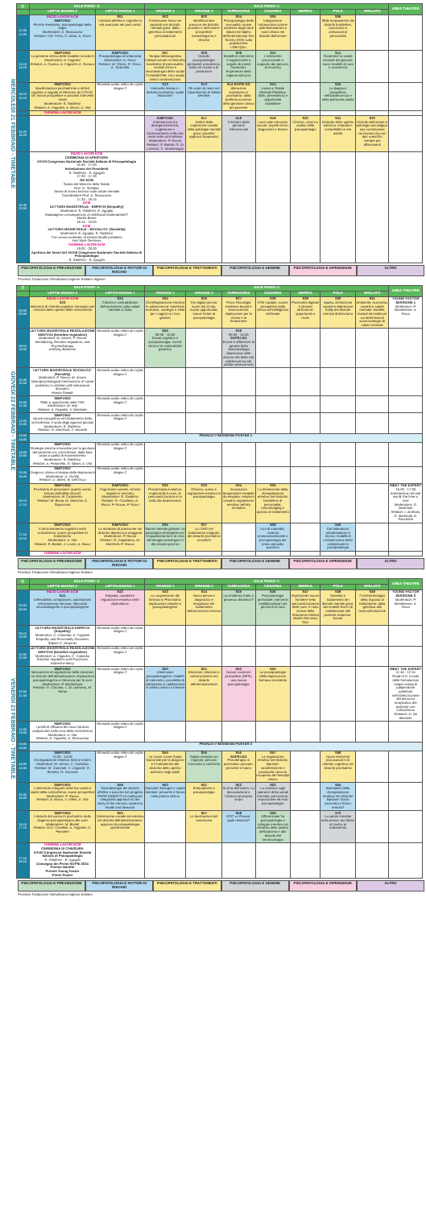MERCOLEDÌ 21 FEBBRAIO - TIMETABLE
| ◷ | SALE PIANO -2 | | SALE PIANO -1 | | | | | | | AREA THEATRE |
| --- | --- | --- | --- | --- | --- | --- | --- | --- | --- | --- |
| | LEPTIS MAGNA 2 | LEPTIS MAGNA 1 | ORANGE 1 | ORANGE 2 | TARRAGONA | CESAREA | MERIDA | POLA | SPALATO | |
| 12.05 13.05 | INIZIO LAVORI ECM SIMPOSIO Perché mentiamo, psicopatologia della bugia Moderatore: A. Siracusano Relatori: F.M. Ferro, C. Niolu, A. Rossi | S01 I disturbi affettivi e cognitivi in età avanzata nel post-covid | S02 Il benessere fisico nei pazienti con disturbi mentali gravi: dalla genetica ai trattamenti personalizzati | S03 Identificazione precoce dei disturbi psicotici e dell'umore: prospettive metodologiche e cliniche | S04 Psicopatologia della sessualità: nuove evidenze dagli studi italiani ed inglesi dell'International Sex Survey (ISS) sulla popolazione LGBTQIA+ | S05 Integrazione nutraceutica azione antinfiammatoria e ruolo clinico nei disturbi dell'umore | | S06 Sfide terapeutiche dei disturbi borderline, narcisistici e antisociali di personalità | | |
| 13.10 14.10 | SIMPOSIO La gestione clinica delle malattie resistenti Moderatore: A. Fagiolini Relatori: A. Cuomo, A. Fagiolini, A. Goracci | SIMPOSIO Psicopatologia ed urbanicità Moderatore: A. Rossi Relatori: M. Clerici, R. Rossi, A. Tortorella | S07 Terapia Metacognitiva Interpersonale nel disturbo borderline di personalità: risultati clinici e neurobiologici dello studio CLIMAMITHE. Uno studio clinico randomizzato | S08 Disturbi psicopatologici perinatali: prevalenza, fattori di rischio e di protezione | S09 Modelli di intervento e organizzativi a seguito di eventi traumatici. Esperienze della regione Abruzzo | S10 L'intervento psicosociale a supporto dei percorsi di recovery | | S11 Sostenere la salute mentale dei giovani: nuovi modelli di cura e assistenza | | |
| 14.15 15.15 | SIMPOSIO Manifestazioni psichiatriche e deficit cognitivi a seguito di infezione da COVID-19: nuove prospettive e possibili interventi mirati Moderatore: S. Galderisi Relatori: A. Fagiolini, A. Mucci, A. Vita | Rimando audio-video da Leptis Magna 2 | S12 Immunità innata e i disturbi psichiatrici: quale relazione? | S13 Gli autori di reato nel Dipartimento di Salute Mentale | S14 SOPSI GG Alterazioni sistemiche in psichiatria: dalla periferia al centro della gestione clinica del paziente | S15 Lavoro e Salute Mentale Pubblica: diritti, prevedenza e opportunità riabilitative | | S16 La diagnosi prospettica nell'adolescenza e nella prima età adulta | | |
| | TERMINE LAVORI ECM | | | | | | | | | |
| 15.20 16.20 | | | SIMPOSIO Interrelazioni tra disorganizzazione, cognizione e funzionamento nella vita reale nella schizofrenia Moderatore: P. Rocca Relatori: S. Barlati, G. Di Lorenzo, C. Montemagni | S17 Deficit della cognizione sociale nelle patologie mentali gravi: possibili approcci terapeutici | S18 Il mistero delle persone intersessuali | S19 Luce sulle emozioni oscure: aspetti clinici, diagnostici e forensi | S20 Cinema, visioni e analisi della psicopatologia | S21 Disturbo dello spettro autistico: empatia e comorbidità in età adulta | S22 Disturbi dell'umore e patologia oncologica: una correlazione conosciuta ma con dati scientifici sempre più affascinanti | |
| 16.30 20.00 | INIZIO LAVORI ECM CERIMONIA DI APERTURA XXVIII Congresso Nazionale Società Italiana di Psicopatologia 16.30 - 17.00 Introduzione dei Presidenti S. Galderisi - E. Aguglia 17.00 - 17.30 NO ECM Saluto del Ministro della Salute Prof. O. Schillaci Tavolo di lavoro tecnico sulla salute mentale Coordinatore Prof. A. Siracusano 17.30 - 18.15 ECM LETTURA MAGISTRALE - EMPATIA (Empathy) Moderatori: S. Galderisi, E. Aguglia Maladaptive consequences of childhood maltreatment? Martin Brüne 18.15 - 19.00 ECM LETTURA MAGISTRALE - SOCIALITA' (Sociality) Moderatori: E. Aguglia, S. Galderisi The social correlates of mental health problems Inez Myin-Germeys TERMINE LAVORI ECM 19.00 - 20.00 Apertura dei lavori del XXVIII Congresso Nazionale Società Italiana di Psicopatologia S. Galderisi - E. Aguglia | | | | | | | | | |
PSICOPATOLOGIA E PREVENZIONE PSICOPATOLOGIA E FATTORI DI RISCHIO
PSICOPATOLOGIA E TRATTAMENTI PSICOPATOLOGIA E GENERE PSICOPATOLOGIA E DIPENDENZE ALTRO
Prevista Traduzione Simultanea Inglese-Italiano-Inglese
GIOVEDÌ 22 FEBBRAIO - TIMETABLE
| ◷ | SALE PIANO -2 | | SALE PIANO -1 | | | | | | | AREA THEATRE |
| --- | --- | --- | --- | --- | --- | --- | --- | --- | --- | --- |
| | LEPTIS MAGNA 2 | LEPTIS MAGNA 1 | ORANGE 1 | ORANGE 2 | TARRAGONA | CESAREA | MERIDA | POLA | SPALATO | |
| 08.00 09.00 | INIZIO LAVORI ECM S23 Interventi di rimedio cognitivo innovativi per i disturbi dello spettro della schizofrenia | S24 Criticità e contraddizioni dell'assistenza sulla salute mentale in Italia | S25 (Dis)Regolazione emotiva in adolescenza: traiettorie evolutive, strategie e sfide per i ragazzi e i loro genitori | S26 The digital person: nuovi stili di vita, nuove opportunità, nuove forme di psicopatologia | S27 Psico-Oncologia evidence based e neuroscienze: implicazioni per la clinica e la formazione | S28 ESK-Update: nuove prospettive dalla clinica all'Intelligenza Artificiale | S29 Psichiatria digitale e disturbi dell'umore: opportunità e rischi | S30 Apatia, disfunzione sociale e depressive frailty dei disturbi mentali dell'anziano | S31 Ambiente, economia, società e salute mentale. Modelli, metodi ed evidenze sui determinanti socio-ecologici di salute mentale | YOUNG FACTOR SESSIONE 1 Moderatori: P. Monteleone, A. Rossi |
| 09.15 10.00 | LETTURA MAGISTRALE REGOLAZIONE EMOTIVA (Emotion regulation) Moderatori: M. Amore, P. Rocca Mentalizing, Emotion regulation, and Psychotherapy Anthony Bateman | Rimando audio-video da Leptis Magna 2 | S66 09.00 - 10.00 Social cognition e psicopatologia: risvolti clinici e di vulnerabilità genetica | | S38 09.00 - 10.00 SOPSI GG Esordi e differenze di genere della sintomatologia depressiva nelle diverse età della vita (adolescenza-età adulta-senescenza) | | | | | |
| 10.05 10.50 | LETTURA MAGISTRALE SOCIALITA' (Sociality) Moderatori: P. Rocca, M. Amore Neuropsychological mechanisms of social problems in children with behavioral disorders Hanna Swaab | Rimando audio-video da Leptis Magna 2 | | | | | | | | |
| 10.55 11.55 | SIMPOSIO Sfide e opportunità nella TRD Moderatore: M. Maj Relatori: A. Fagiolini, V. Martiadis | Rimando audio-video da Leptis Magna 2 | | | | | | | | |
| 12.00 13.00 | SIMPOSIO Nuove prospettive nel trattamento della schizofrenia: il ruolo degli agonisti parziali Moderatore: S. Galderisi Relatori: G. Martinotti, F. Nicoletti | Rimando audio-video da Leptis Magna 2 | | | | | | | | |
| 13.00 14.00 | PRANZO // SESSIONE POSTER 1 | | | | | | | | | |
| 14.00 15.00 | SIMPOSIO Strategie cliniche innovative per la gestione del paziente con schizofrenia: dalla fase acuta a quella di mantenimento Moderatore: S. Galderisi Relatori: A. Panariello, G. Spina, A. Vita | Rimando audio-video da Leptis Magna 2 | | | | | | | | |
| 15.05 16.05 | SIMPOSIO Diagnosi, clinica e terapia delle depressioni Moderatore: A. Fiorillo Relatori: U. Albert, B. Dell'Osso | Rimando audio-video da Leptis Magna 2 | | | | | | | | |
| 16.10 17.10 | SIMPOSIO Psichiatria di precisione: quanto siamo lontani dall'utilità clinica? Moderatore: B. Carpiniello Relatori: M. Bosia, M. Manchia, A. Squassina | SIMPOSIO Cognizione sociale, sintomi negativi e recovery Moderatore: S. Galderisi Relatori: R. Cavallaro, A. Mucci, P. Rocca, P. Rucci | S32 Psicoterapia evolutiva: esplorando il caos, la personalizzazione e la lotta alla depressione | S33 Orexina, sonno e regolazione emotiva in psicopatologia | S34 Innovazioni terapeutiche mediate da empatia, relazioni sociali e regolazione emotiva nell'età evolutiva | S35 La dimensione della disregolazione emotiva nel disturbo borderline di personalità: neuroimaging e opzioni di trattamento | | | | MEET THE EXPERT 16.00 - 17.00 Esketamina nel real world: the time is now Moderatore: G. Martinotti Relatori: I. Andriola, G. Martinotti, E. Paschetta |
| 17.15 18.15 | SIMPOSIO Il funzionamento cognitivo nella schizofrenia: nuove prospettive di trattamento Moderatore: A. Vita Relatori: S. Barlati, J. Lisoni, A. Mucci | SIMPOSIO La medicina di precisione nel disturbo depressivo maggiore Moderatore: P. Rocca Relatori: G. Cappelano, M. Manfredi, P. Rocca | S36 Salute mentale globale: un paradigma emergente per l'inquadramento e la cura del disagio psicologico e dei disturbi psichici | S37 La rTMS nel trattamento integrato dei disturbi psichiatrici resistenti | | S39 Uso di cannabis, sistema endocannabinoide e psicopatologia del primo episodio psicotico | | S40 Dal laboratorio all'ambulatorio e ritorno: modelli di comprensione della complessità in psicopatologia | | |
| | TERMINE LAVORI ECM | | | | | | | | | |
PSICOPATOLOGIA E PREVENZIONE PSICOPATOLOGIA E FATTORI DI RISCHIO
PSICOPATOLOGIA E TRATTAMENTI PSICOPATOLOGIA E GENERE PSICOPATOLOGIA E DIPENDENZE ALTRO
Prevista Traduzione Simultanea Inglese-Italiano
VENERDÌ 23 FEBBRAIO - TIMETABLE
| ◷ | SALE PIANO -2 | | SALE PIANO -1 | | | | | | | AREA THEATRE |
| --- | --- | --- | --- | --- | --- | --- | --- | --- | --- | --- |
| | LEPTIS MAGNA 2 | LEPTIS MAGNA 1 | ORANGE 1 | ORANGE 2 | TARRAGONA | CESAREA | MERIDA | POLA | SPALATO | |
| 08.00 09.00 | INIZIO LAVORI ECM S41 Inflessibilità, compulsioni, automatismi nell'anoressia nervosa: riflessioni neurobiologiche e psicopatologiche | S42 Empatia, socialità e regolazione emotiva nelle dipendenze | S43 La sospensione dei farmaci in Psichiatria: implicazioni cliniche e psicopatologiche | S44 Nuovi percorsi diagnostici e terapeutici nel trattamento dell'anoressia nervosa | S45 La resilienza tratto o processo dinamico? | S46 Psicopatologia perinatale: interventi multidisciplinari nel percorso di cura | S47 Esplorando nuove frontiere nella personalizzazione delle cure: il ruolo chiave dello Strumento Mental Health Recovery Star | S48 Socialità e trattamento dei disturbi mentali gravi: dai modelli teorici di riabilitazione alle pratiche evidence-based | S49 Correlati biologici della risposta al trattamento: dalla genetica alla neurostimolazione | YOUNG FACTOR SESSIONE 2 Moderatori: P. Monteleone, A. Rossi |
| 09.15 10.00 | LETTURA MAGISTRALE EMPATIA (Empathy) Moderatori: C. Colombo, A. Fagiolini Empathy and Personality Disorders Sabine C. Herpertz | Rimando audio-video da Leptis Magna 2 | | | | | | | | |
| 10.05 10.50 | LETTURA MAGISTRALE REGOLAZIONE EMOTIVA (Emotion regulation) Moderatori: A. Fagiolini, C. Colombo Emotion regulation and Psychosis Katherine Berry | Rimando audio-video da Leptis Magna 2 | | | | | | | | |
| 10.55 11.55 | SIMPOSIO Meccanismi di regolazione delle emozioni nei disturbi dell'alimentazione: implicazioni psicopatologiche e rilevanza per le cure Moderatore: P. Monteleone Relatori: G. Cascino, L. Di Lodovico, M. Rania | Rimando audio-video da Leptis Magna 2 | S50 Dimensioni psicopatologiche: modelli di intervento, possibilità di trattamento e riabilitazione in ambito clinico e forense | S51 Emozioni, relazioni e comunicazione nei disturbi dell'alimentazione | S52 Nuove sostanze psicoattive (NPS): una nuova psicopatologia | S53 Le psicopatologie della depressione farmaco-resistente | | | | MEET THE EXPERT 11.45 - 12.15 Road to 6: il ruolo delle formulazioni longer acting di paliperidone palmitato nell'ottimizzazione del percorso terapeutico del paziente con schizofrenia Relatore: D. De Berardis |
| 12.00 13.00 | SIMPOSIO I profili di efficacia dei nuovi farmaci antipsicotici nella cura della schizofrenia Moderatore: A. Vita Relatori: A. Fagiolini, A. Siracusano | Rimando audio-video da Leptis Magna 2 | | | | | | | | |
| 13.00 14.00 | PRANZO // SESSIONE POSTER 2 | | | | | | | | | |
| 14.00 15.00 | SIMPOSIO 13.30 - 15.00 Disregolazione emotiva: limiti e intorni Moderatori: M. Amore, C. Colombo Relatori: M. Caminati, V. Lingiardi, G. Serafini, G. Vassena | Rimando audio-video da Leptis Magna 2 | S54 Le nuove Linee-Guida Nazionale per la diagnosi e il trattamento del disturbo dello spettro autistico negli adulti | S55 Salute mentale nei migranti: percorsi innovativi a confronto | S56 SOPSI GG Psicoterapia in psichiatria: passato, presente e futuro | S57 La regolazione emotiva nel disturbo bipolare: caratteristiche e peculiarità verso la riscoperta del fenotipo clinico | | S58 Nuovi interventi psicosociali e di rimedio cognitivo nei disturbi psichiatrici | | |
| 15.05 16.05 | SIMPOSIO L'intervento integrato nelle fasi acute e stabili della schizofrenia: nuove prospettive Moderatore: P. Rocca Relatori: A. Mucci, V. Villari, A. Vita | S59 Neurobiologia dei disturbi affettivi e psicotici nel progetto PNRR MNESYS (A multiscale integrated approach to the study of the nervous system in health and disease) | S60 Marcatori biologici e salute mentale: presente e futuro nella pratica clinica | S61 Embodiment e psicopatologia | S62 Al di là dell'isteria. La dissociazione e l'attacco al proprio corpo | S63 La violenza sugli operatori della salute mentale: percezione, esposizione ed esiti psicopatologici | | S64 Biomarker della disregolazione emotiva nel disturbo bipolare: futuro prossimo o futuro remoto? | | |
| 16.10 17.10 | SIMPOSIO I disturbi del sonno in psichiatria: dalla diagnosi psicopatologica alle cure Moderatore: M. Biondi Relatori: M.C. Cavallini, A. Fagiolini, C. Pancheri | S65 Dimensione sociale ed emotiva nei disturbi dell'alimentazione: approcci di psicopatologia sperimentale | | S67 Le declinazioni del narcisismo | S68 DOC vs Psicosi: quali relazioni? | S69 Differenziale fra psicopatologia e sviluppo emotivo nel disturbo dello spettro dell'autismo e altri disturbi del neurosviluppo | | S70 La salute mentale nella donna: dai fattori di rischio al trattamento | | |
| 17.15 18.15 | TERMINE LAVORI ECM CERIMONIA DI CHIUSURA XXVIII Congresso Nazionale Società Italiana di Psicopatologia S. Galderisi - E. Aguglia Consegna dei Premi SOPSI 2024 Premio Nardini Premio Young Factor Premi Poster | | | | | | | | | |
PSICOPATOLOGIA E PREVENZIONE PSICOPATOLOGIA E FATTORI DI RISCHIO
PSICOPATOLOGIA E TRATTAMENTI PSICOPATOLOGIA E GENERE PSICOPATOLOGIA E DIPENDENZE ALTRO
Prevista Traduzione Simultanea Inglese-Italiano